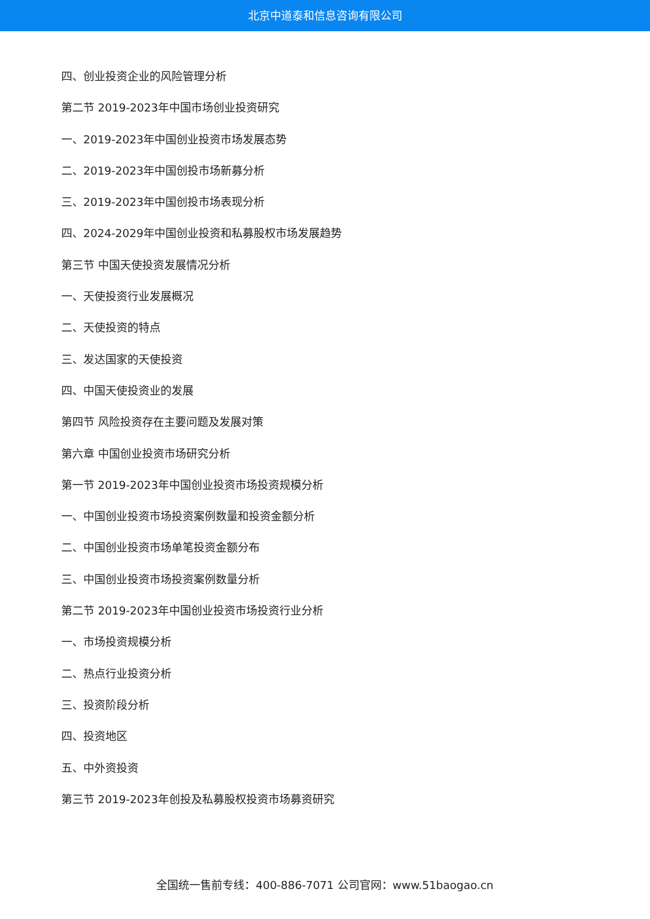北京中道泰和信息咨询有限公司
四、创业投资企业的风险管理分析
第二节 2019-2023年中国市场创业投资研究
一、2019-2023年中国创业投资市场发展态势
二、2019-2023年中国创投市场新募分析
三、2019-2023年中国创投市场表现分析
四、2024-2029年中国创业投资和私募股权市场发展趋势
第三节 中国天使投资发展情况分析
一、天使投资行业发展概况
二、天使投资的特点
三、发达国家的天使投资
四、中国天使投资业的发展
第四节 风险投资存在主要问题及发展对策
第六章 中国创业投资市场研究分析
第一节 2019-2023年中国创业投资市场投资规模分析
一、中国创业投资市场投资案例数量和投资金额分析
二、中国创业投资市场单笔投资金额分布
三、中国创业投资市场投资案例数量分析
第二节 2019-2023年中国创业投资市场投资行业分析
一、市场投资规模分析
二、热点行业投资分析
三、投资阶段分析
四、投资地区
五、中外资投资
第三节 2019-2023年创投及私募股权投资市场募资研究
全国统一售前专线：400-886-7071 公司官网：www.51baogao.cn